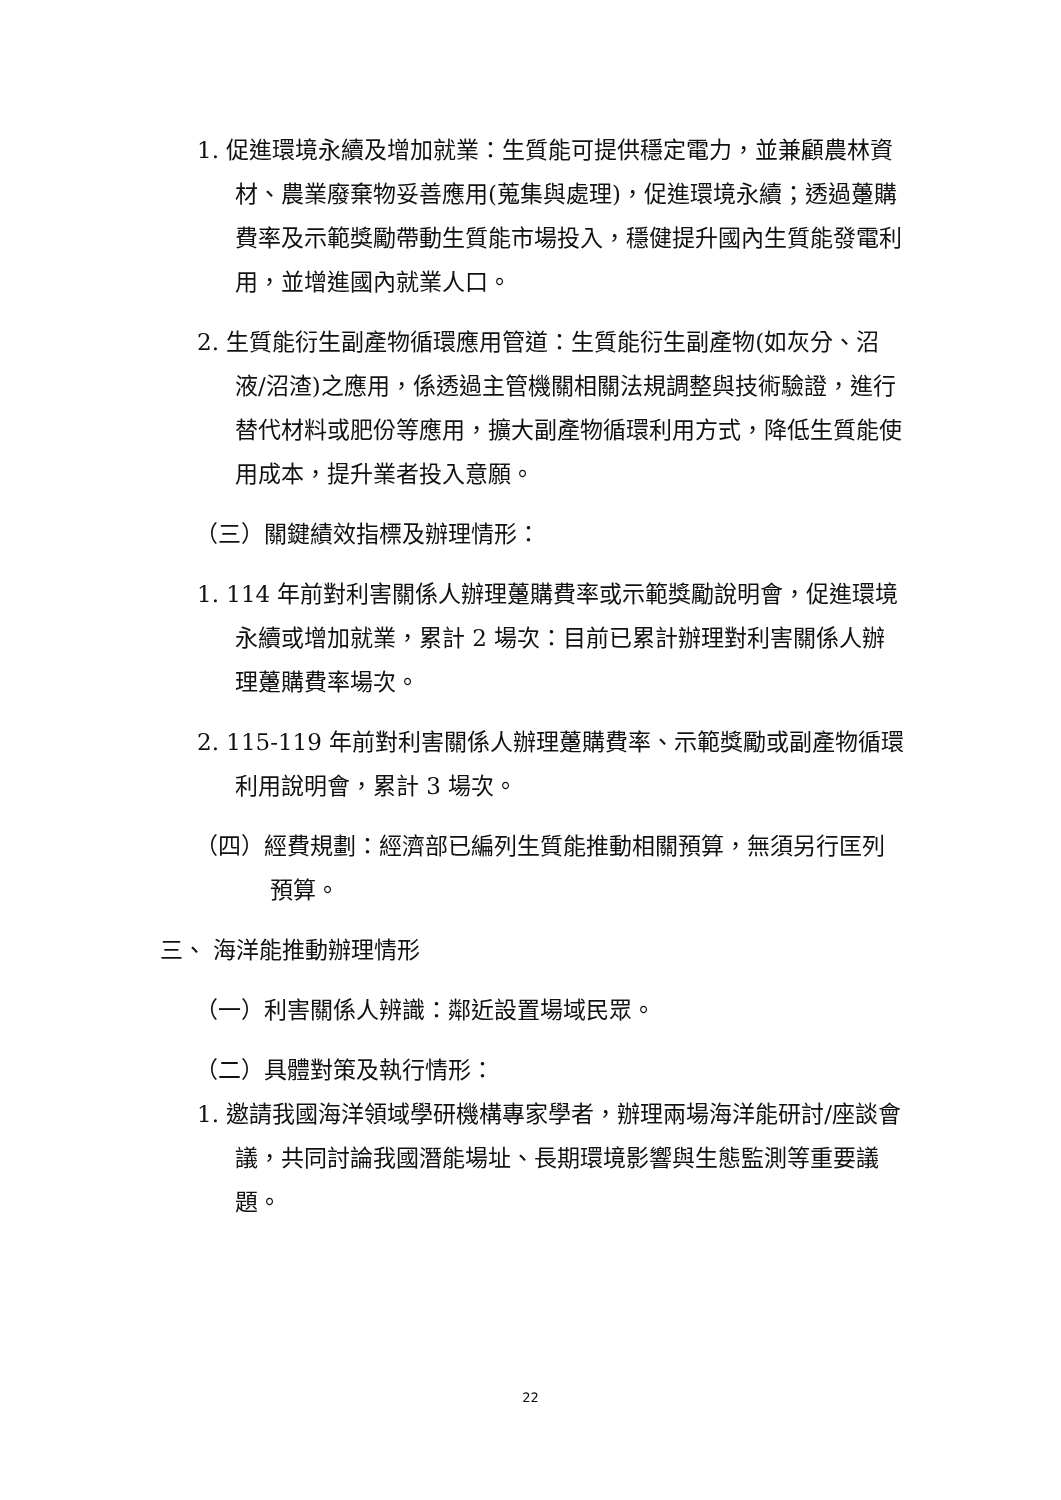1. 促進環境永續及增加就業：生質能可提供穩定電力，並兼顧農林資材、農業廢棄物妥善應用(蒐集與處理)，促進環境永續；透過躉購費率及示範獎勵帶動生質能市場投入，穩健提升國內生質能發電利用，並增進國內就業人口。
2. 生質能衍生副產物循環應用管道：生質能衍生副產物(如灰分、沼液/沼渣)之應用，係透過主管機關相關法規調整與技術驗證，進行替代材料或肥份等應用，擴大副產物循環利用方式，降低生質能使用成本，提升業者投入意願。
（三）關鍵績效指標及辦理情形：
1. 114 年前對利害關係人辦理躉購費率或示範獎勵說明會，促進環境永續或增加就業，累計 2 場次：目前已累計辦理對利害關係人辦理躉購費率場次。
2. 115-119 年前對利害關係人辦理躉購費率、示範獎勵或副產物循環利用說明會，累計 3 場次。
（四）經費規劃：經濟部已編列生質能推動相關預算，無須另行匡列預算。
三、 海洋能推動辦理情形
（一）利害關係人辨識：鄰近設置場域民眾。
（二）具體對策及執行情形：
1. 邀請我國海洋領域學研機構專家學者，辦理兩場海洋能研討/座談會議，共同討論我國潛能場址、長期環境影響與生態監測等重要議題。
22